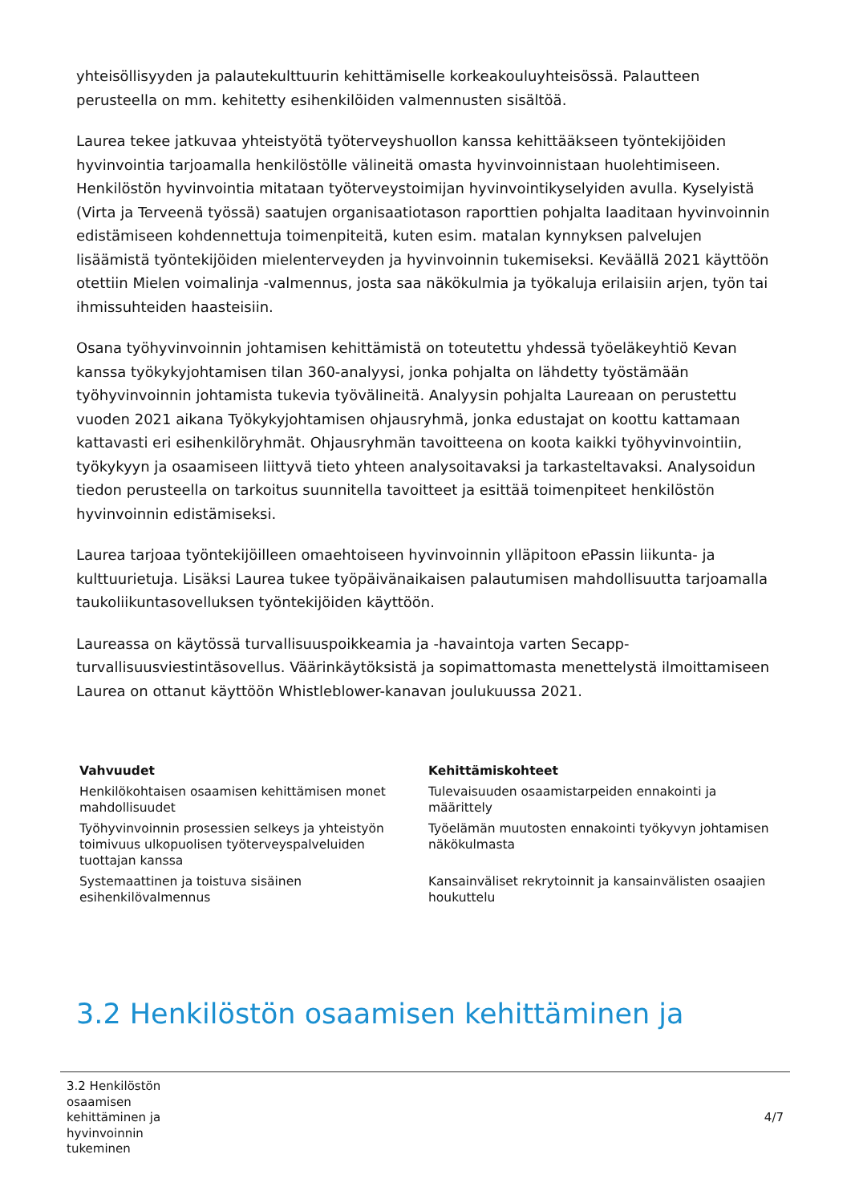yhteisöllisyyden ja palautekulttuurin kehittämiselle korkeakouluyhteisössä. Palautteen perusteella on mm. kehitetty esihenkilöiden valmennusten sisältöä.
Laurea tekee jatkuvaa yhteistyötä työterveyshuollon kanssa kehittääkseen työntekijöiden hyvinvointia tarjoamalla henkilöstölle välineitä omasta hyvinvoinnistaan huolehtimiseen. Henkilöstön hyvinvointia mitataan työterveystoimijan hyvinvointikyselyiden avulla. Kyselyistä (Virta ja Terveenä työssä) saatujen organisaatiotason raporttien pohjalta laaditaan hyvinvoinnin edistämiseen kohdennettuja toimenpiteitä, kuten esim. matalan kynnyksen palvelujen lisäämistä työntekijöiden mielenterveyden ja hyvinvoinnin tukemiseksi. Keväällä 2021 käyttöön otettiin Mielen voimalinja -valmennus, josta saa näkökulmia ja työkaluja erilaisiin arjen, työn tai ihmissuhteiden haasteisiin.
Osana työhyvinvoinnin johtamisen kehittämistä on toteutettu yhdessä työeläkeyhtiö Kevan kanssa työkykyjohtamisen tilan 360-analyysi, jonka pohjalta on lähdetty työstämään työhyvinvoinnin johtamista tukevia työvälineitä. Analyysin pohjalta Laureaan on perustettu vuoden 2021 aikana Työkykyjohtamisen ohjausryhmä, jonka edustajat on koottu kattamaan kattavasti eri esihenkilöryhmät. Ohjausryhmän tavoitteena on koota kaikki työhyvinvointiin, työkykyyn ja osaamiseen liittyvä tieto yhteen analysoitavaksi ja tarkasteltavaksi. Analysoidun tiedon perusteella on tarkoitus suunnitella tavoitteet ja esittää toimenpiteet henkilöstön hyvinvoinnin edistämiseksi.
Laurea tarjoaa työntekijöilleen omaehtoiseen hyvinvoinnin ylläpitoon ePassin liikunta- ja kulttuurietuja. Lisäksi Laurea tukee työpäivänaikaisen palautumisen mahdollisuutta tarjoamalla taukoliikuntasovelluksen työntekijöiden käyttöön.
Laureassa on käytössä turvallisuuspoikkeamia ja -havaintoja varten Secapp-turvallisuusviestintäsovellus. Väärinkäytöksistä ja sopimattomasta menettelystä ilmoittamiseen Laurea on ottanut käyttöön Whistleblower-kanavan joulukuussa 2021.
| Vahvuudet | Kehittämiskohteet |
| --- | --- |
| Henkilökohtaisen osaamisen kehittämisen monet mahdollisuudet | Tulevaisuuden osaamistarpeiden ennakointi ja määrittely |
| Työhyvinvoinnin prosessien selkeys ja yhteistyön toimivuus ulkopuolisen työterveyspalveluiden tuottajan kanssa | Työelämän muutosten ennakointi työkyvyn johtamisen näkökulmasta |
| Systemaattinen ja toistuva sisäinen esihenkilövalmennus | Kansainväliset rekrytoinnit ja kansainvälisten osaajien houkuttelu |
3.2 Henkilöstön osaamisen kehittäminen ja
3.2 Henkilöstön
osaamisen
kehittäminen ja
hyvinvoinnin
tukeminen
4/7